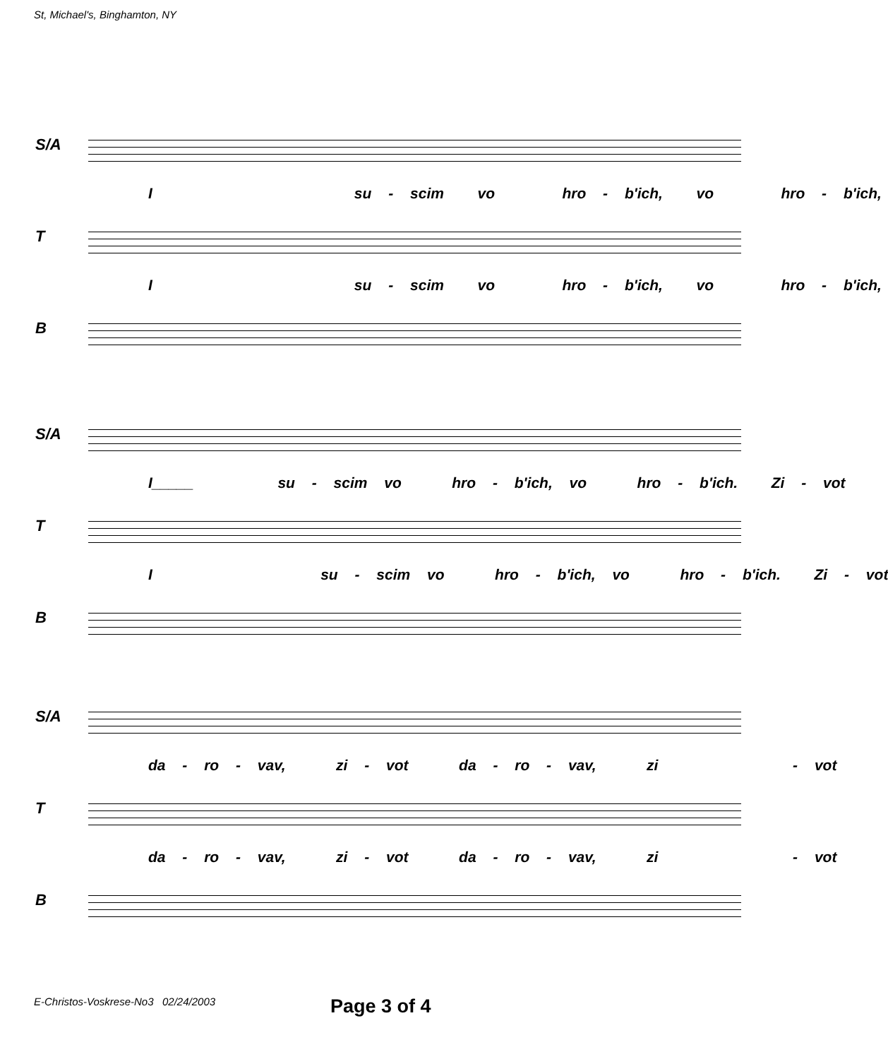St, Michael's, Binghamton, NY
S/A
I su - scim vo hro - b'ich, vo hro - b'ich,
T
I su - scim vo hro - b'ich, vo hro - b'ich,
B
S/A
I_____ su - scim vo hro - b'ich, vo hro - b'ich. Zi - vot
T
I su - scim vo hro - b'ich, vo hro - b'ich. Zi - vot
B
S/A
da - ro - vav, zi - vot da - ro - vav, zi - vot
T
da - ro - vav, zi - vot da - ro - vav, zi - vot
B
E-Christos-Voskrese-No3 02/24/2003
Page 3 of 4